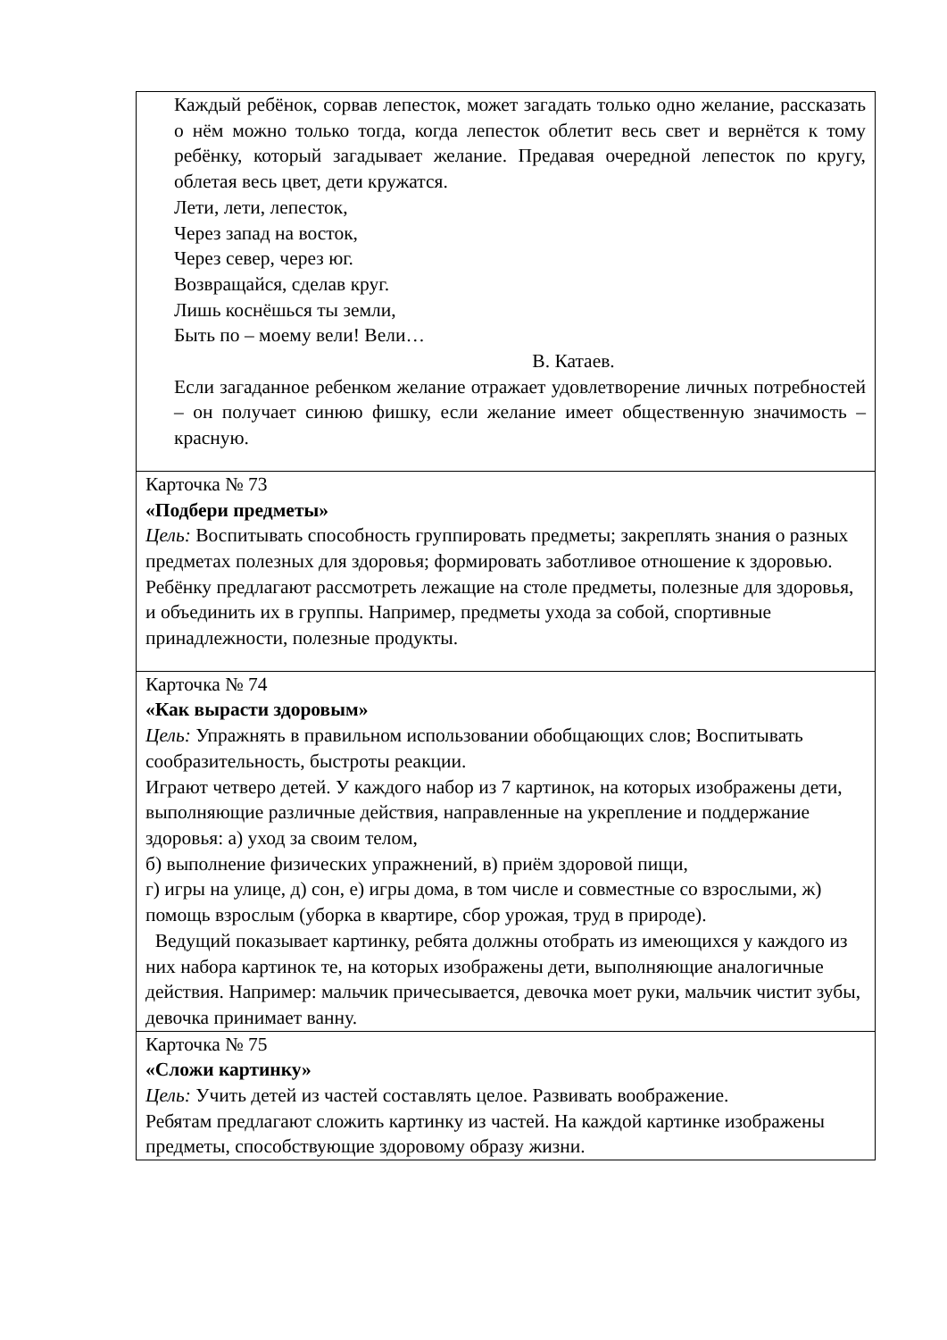| Каждый ребёнок, сорвав лепесток, может загадать только одно желание, рассказать о нём можно только тогда, когда лепесток облетит весь свет и вернётся к тому ребёнку, который загадывает желание. Предавая очередной лепесток по кругу, облетая весь цвет, дети кружатся. Лети, лети, лепесток, Через запад на восток, Через север, через юг. Возвращайся, сделав круг. Лишь коснёшься ты земли, Быть по – моему вели! Вели… В. Катаев. Если загаданное ребенком желание отражает удовлетворение личных потребностей – он получает синюю фишку, если желание имеет общественную значимость – красную. |
| Карточка № 73 «Подбери предметы» Цель: Воспитывать способность группировать предметы; закреплять знания о разных предметах полезных для здоровья; формировать заботливое отношение к здоровью. Ребёнку предлагают рассмотреть лежащие на столе предметы, полезные для здоровья, и объединить их в группы. Например, предметы ухода за собой, спортивные принадлежности, полезные продукты. |
| Карточка № 74 «Как вырасти здоровым» Цель: Упражнять в правильном использовании обобщающих слов; Воспитывать сообразительность, быстроты реакции. Играют четверо детей. У каждого набор из 7 картинок, на которых изображены дети, выполняющие различные действия, направленные на укрепление и поддержание здоровья: а) уход за своим телом, б) выполнение физических упражнений, в) приём здоровой пищи, г) игры на улице, д) сон, е) игры дома, в том числе и совместные со взрослыми, ж) помощь взрослым (уборка в квартире, сбор урожая, труд в природе). Ведущий показывает картинку, ребята должны отобрать из имеющихся у каждого из них набора картинок те, на которых изображены дети, выполняющие аналогичные действия. Например: мальчик причесывается, девочка моет руки, мальчик чистит зубы, девочка принимает ванну. |
| Карточка № 75 «Сложи картинку» Цель: Учить детей из частей составлять целое. Развивать воображение. Ребятам предлагают сложить картинку из частей. На каждой картинке изображены предметы, способствующие здоровому образу жизни. |